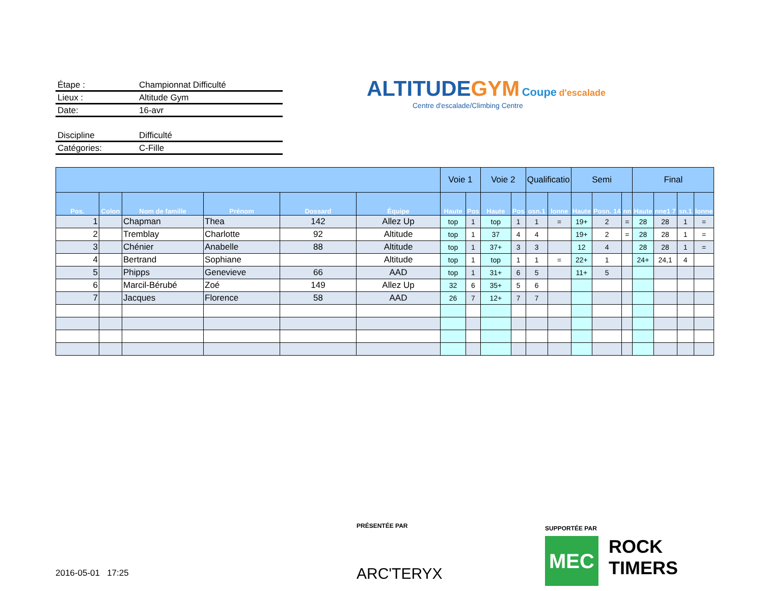Étape : Championnat Difficulté
Lieux : Altitude Gym
Date: 16-avr
Discipline Difficulté
Catégories: C-Fille
ALTITUDE GYM Coupe d'escalade
Centre d'escalade/Climbing Centre
| | | | | | | Voie 1 | | Voie 2 | | Qualificatio | | Semi | | | Final | | | |
| --- | --- | --- | --- | --- | --- | --- | --- | --- | --- | --- | --- | --- | --- | --- | --- | --- | --- | --- |
| Pos. | Colon | Nom de famille | Prénom | Dossard | Équipe | Haute | Pos | Haute | Pos | osn.1 | lonne | Haute | Posn. 14 | nn | Haute | nne1 7 | sn.1 | lonne |
| 1 | | Chapman | Thea | 142 | Allez Up | top | 1 | top | 1 | 1 | = | 19+ | 2 | = | 28 | 28 | 1 | = |
| 2 | | Tremblay | Charlotte | 92 | Altitude | top | 1 | 37 | 4 | 4 | | 19+ | 2 | = | 28 | 28 | 1 | = |
| 3 | | Chénier | Anabelle | 88 | Altitude | top | 1 | 37+ | 3 | 3 | | 12 | 4 | | 28 | 28 | 1 | = |
| 4 | | Bertrand | Sophiane | | Altitude | top | 1 | top | 1 | 1 | = | 22+ | 1 | | 24+ | 24,1 | 4 | |
| 5 | | Phipps | Genevieve | 66 | AAD | top | 1 | 31+ | 6 | 5 | | 11+ | 5 | | | | | |
| 6 | | Marcil-Bérubé | Zoé | 149 | Allez Up | 32 | 6 | 35+ | 5 | 6 | | | | | | | | |
| 7 | | Jacques | Florence | 58 | AAD | 26 | 7 | 12+ | 7 | 7 | | | | | | | | |
PRÉSENTÉE PAR
ARC'TERYX
SUPPORTÉE PAR
MEC
ROCK
TIMERS
2016-05-01 17:25